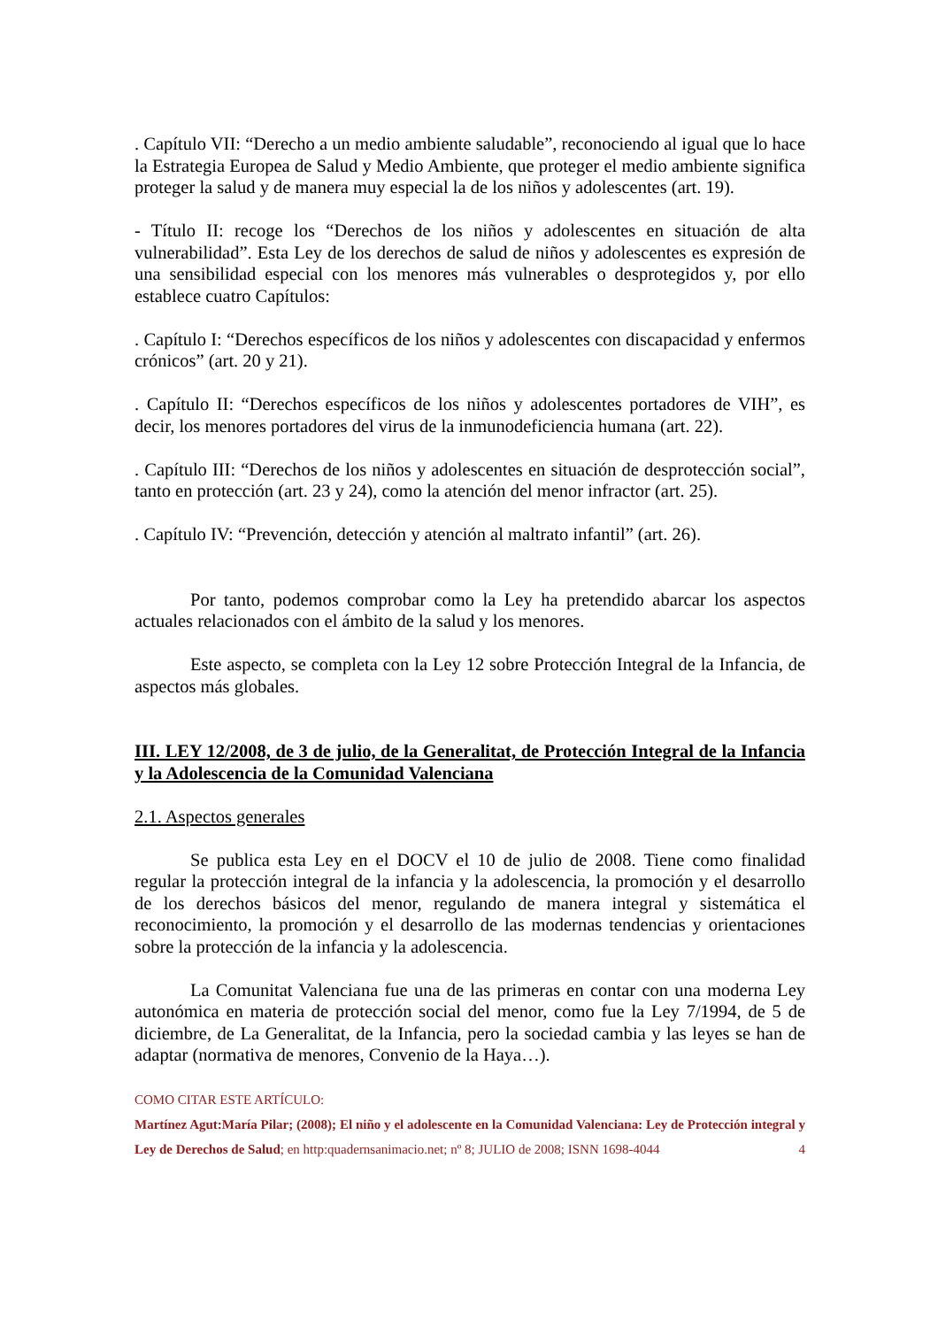. Capítulo VII: “Derecho a un medio ambiente saludable”, reconociendo al igual que lo hace la Estrategia Europea de Salud y Medio Ambiente, que proteger el medio ambiente significa proteger la salud y de manera muy especial la de los niños y adolescentes (art. 19).
- Título II: recoge los “Derechos de los niños y adolescentes en situación de alta vulnerabilidad”. Esta Ley de los derechos de salud de niños y adolescentes es expresión de una sensibilidad especial con los menores más vulnerables o desprotegidos y, por ello establece cuatro Capítulos:
. Capítulo I: “Derechos específicos de los niños y adolescentes con discapacidad y enfermos crónicos” (art. 20 y 21).
. Capítulo II: “Derechos específicos de los niños y adolescentes portadores de VIH”, es decir, los menores portadores del virus de la inmunodeficiencia humana (art. 22).
. Capítulo III: “Derechos de los niños y adolescentes en situación de desprotección social”, tanto en protección (art. 23 y 24), como la atención del menor infractor (art. 25).
. Capítulo IV: “Prevención, detección y atención al maltrato infantil” (art. 26).
Por tanto, podemos comprobar como la Ley ha pretendido abarcar los aspectos actuales relacionados con el ámbito de la salud y los menores.
Este aspecto, se completa con la Ley 12 sobre Protección Integral de la Infancia, de aspectos más globales.
III. LEY 12/2008, de 3 de julio, de la Generalitat, de Protección Integral de la Infancia y la Adolescencia de la Comunidad Valenciana
2.1. Aspectos generales
Se publica esta Ley en el DOCV el 10 de julio de 2008. Tiene como finalidad regular la protección integral de la infancia y la adolescencia, la promoción y el desarrollo de los derechos básicos del menor, regulando de manera integral y sistemática el reconocimiento, la promoción y el desarrollo de las modernas tendencias y orientaciones sobre la protección de la infancia y la adolescencia.
La Comunitat Valenciana fue una de las primeras en contar con una moderna Ley autonómica en materia de protección social del menor, como fue la Ley 7/1994, de 5 de diciembre, de La Generalitat, de la Infancia, pero la sociedad cambia y las leyes se han de adaptar (normativa de menores, Convenio de la Haya…).
COMO CITAR ESTE ARTÍCULO:
Martínez Agut:María Pilar; (2008); El niño y el adolescente en la Comunidad Valenciana: Ley de Protección integral y Ley de Derechos de Salud; en http:quadernsanimacio.net; nº 8; JULIO de 2008; ISNN 1698-4044 4